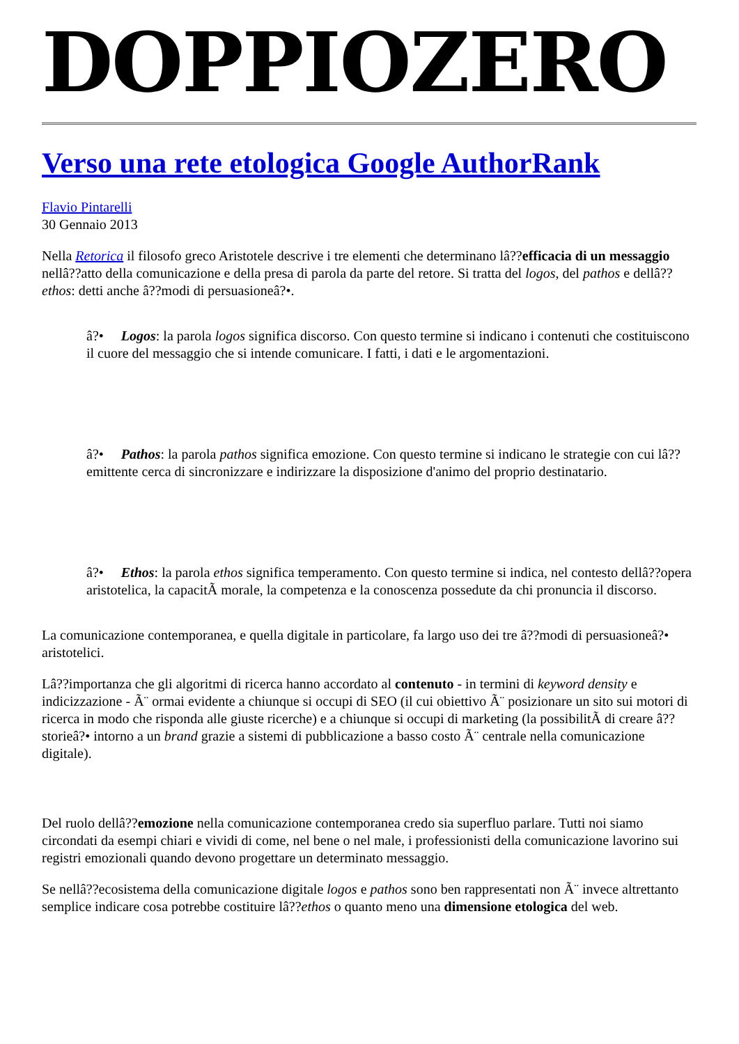DOPPIOZERO
Verso una rete etologica Google AuthorRank
Flavio Pintarelli
30 Gennaio 2013
Nella Retorica il filosofo greco Aristotele descrive i tre elementi che determinano lâ??efficacia di un messaggio nellâ??atto della comunicazione e della presa di parola da parte del retore. Si tratta del logos, del pathos e dellâ??ethos: detti anche â??modi di persuasioneâ?•.
â?• Logos: la parola logos significa discorso. Con questo termine si indicano i contenuti che costituiscono il cuore del messaggio che si intende comunicare. I fatti, i dati e le argomentazioni.
â?• Pathos: la parola pathos significa emozione. Con questo termine si indicano le strategie con cui lâ??emittente cerca di sincronizzare e indirizzare la disposizione d'animo del proprio destinatario.
â?• Ethos: la parola ethos significa temperamento. Con questo termine si indica, nel contesto dellâ??opera aristotelica, la capacitÃ morale, la competenza e la conoscenza possedute da chi pronuncia il discorso.
La comunicazione contemporanea, e quella digitale in particolare, fa largo uso dei tre â??modi di persuasioneâ?• aristotelici.
Lâ??importanza che gli algoritmi di ricerca hanno accordato al contenuto - in termini di keyword density e indicizzazione - Ã¨ ormai evidente a chiunque si occupi di SEO (il cui obiettivo Ã¨ posizionare un sito sui motori di ricerca in modo che risponda alle giuste ricerche) e a chiunque si occupi di marketing (la possibilitÃ di creare â??storieâ?• intorno a un brand grazie a sistemi di pubblicazione a basso costo Ã¨ centrale nella comunicazione digitale).
Del ruolo dellâ??emozione nella comunicazione contemporanea credo sia superfluo parlare. Tutti noi siamo circondati da esempi chiari e vividi di come, nel bene o nel male, i professionisti della comunicazione lavorino sui registri emozionali quando devono progettare un determinato messaggio.
Se nellâ??ecosistema della comunicazione digitale logos e pathos sono ben rappresentati non Ã¨ invece altrettanto semplice indicare cosa potrebbe costituire lâ??ethos o quanto meno una dimensione etologica del web.